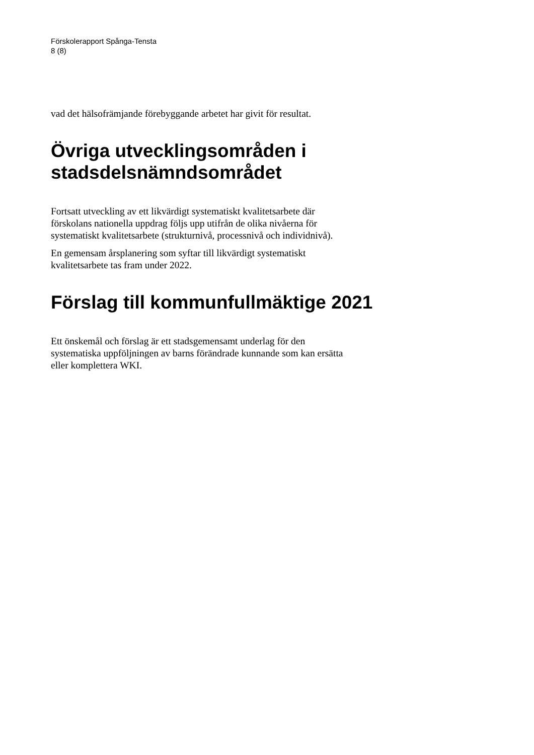Förskolerapport Spånga-Tensta
8 (8)
vad det hälsofrämjande förebyggande arbetet har givit för resultat.
Övriga utvecklingsområden i stadsdelsnämndsområdet
Fortsatt utveckling av ett likvärdigt systematiskt kvalitetsarbete där förskolans nationella uppdrag följs upp utifrån de olika nivåerna för systematiskt kvalitetsarbete (strukturnivå, processnivå och individnivå).
En gemensam årsplanering som syftar till likvärdigt systematiskt kvalitetsarbete tas fram under 2022.
Förslag till kommunfullmäktige 2021
Ett önskemål och förslag är ett stadsgemensamt underlag för den systematiska uppföljningen av barns förändrade kunnande som kan ersätta eller komplettera WKI.